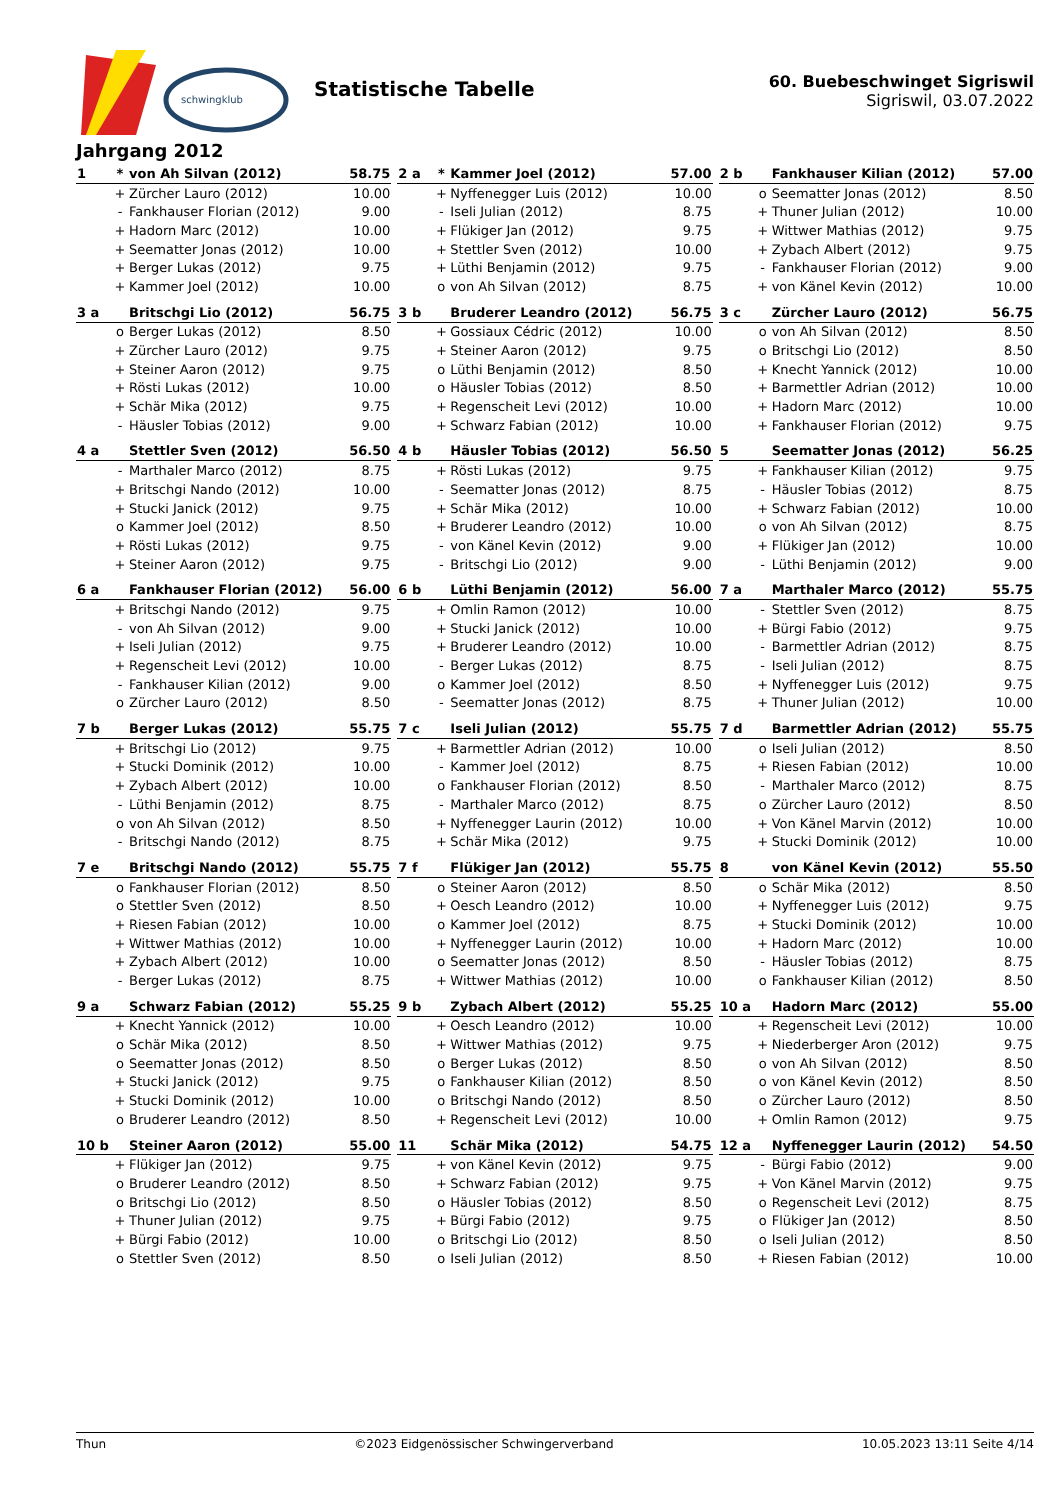schwingklub
Statistische Tabelle
60. Buebeschwinget Sigriswil
Sigriswil, 03.07.2022
Jahrgang 2012
| 1 | * | von Ah Silvan (2012) | 58.75 |
| --- | --- | --- | --- |
| | + | Zürcher Lauro (2012) | 10.00 |
| | - | Fankhauser Florian (2012) | 9.00 |
| | + | Hadorn Marc (2012) | 10.00 |
| | + | Seematter Jonas (2012) | 10.00 |
| | + | Berger Lukas (2012) | 9.75 |
| | + | Kammer Joel (2012) | 10.00 |
| 2 a | * | Kammer Joel (2012) | 57.00 |
| --- | --- | --- | --- |
| | + | Nyffenegger Luis (2012) | 10.00 |
| | - | Iseli Julian (2012) | 8.75 |
| | + | Flükiger Jan (2012) | 9.75 |
| | + | Stettler Sven (2012) | 10.00 |
| | + | Lüthi Benjamin (2012) | 9.75 |
| | o | von Ah Silvan (2012) | 8.75 |
| 2 b | | Fankhauser Kilian (2012) | 57.00 |
| --- | --- | --- | --- |
| | o | Seematter Jonas (2012) | 8.50 |
| | + | Thuner Julian (2012) | 10.00 |
| | + | Wittwer Mathias (2012) | 9.75 |
| | + | Zybach Albert (2012) | 9.75 |
| | - | Fankhauser Florian (2012) | 9.00 |
| | + | von Känel Kevin (2012) | 10.00 |
| 3 a | | Britschgi Lio (2012) | 56.75 |
| --- | --- | --- | --- |
| | o | Berger Lukas (2012) | 8.50 |
| | + | Zürcher Lauro (2012) | 9.75 |
| | + | Steiner Aaron (2012) | 9.75 |
| | + | Rösti Lukas (2012) | 10.00 |
| | + | Schär Mika (2012) | 9.75 |
| | - | Häusler Tobias (2012) | 9.00 |
| 3 b | | Bruderer Leandro (2012) | 56.75 |
| --- | --- | --- | --- |
| | + | Gossiaux Cédric (2012) | 10.00 |
| | + | Steiner Aaron (2012) | 9.75 |
| | o | Lüthi Benjamin (2012) | 8.50 |
| | o | Häusler Tobias (2012) | 8.50 |
| | + | Regenscheit Levi (2012) | 10.00 |
| | + | Schwarz Fabian (2012) | 10.00 |
| 3 c | | Zürcher Lauro (2012) | 56.75 |
| --- | --- | --- | --- |
| | o | von Ah Silvan (2012) | 8.50 |
| | o | Britschgi Lio (2012) | 8.50 |
| | + | Knecht Yannick (2012) | 10.00 |
| | + | Barmettler Adrian (2012) | 10.00 |
| | + | Hadorn Marc (2012) | 10.00 |
| | + | Fankhauser Florian (2012) | 9.75 |
| 4 a | | Stettler Sven (2012) | 56.50 |
| --- | --- | --- | --- |
| | - | Marthaler Marco (2012) | 8.75 |
| | + | Britschgi Nando (2012) | 10.00 |
| | + | Stucki Janick (2012) | 9.75 |
| | o | Kammer Joel (2012) | 8.50 |
| | + | Rösti Lukas (2012) | 9.75 |
| | + | Steiner Aaron (2012) | 9.75 |
| 4 b | | Häusler Tobias (2012) | 56.50 |
| --- | --- | --- | --- |
| | + | Rösti Lukas (2012) | 9.75 |
| | - | Seematter Jonas (2012) | 8.75 |
| | + | Schär Mika (2012) | 10.00 |
| | + | Bruderer Leandro (2012) | 10.00 |
| | - | von Känel Kevin (2012) | 9.00 |
| | - | Britschgi Lio (2012) | 9.00 |
| 5 | | Seematter Jonas (2012) | 56.25 |
| --- | --- | --- | --- |
| | + | Fankhauser Kilian (2012) | 9.75 |
| | - | Häusler Tobias (2012) | 8.75 |
| | + | Schwarz Fabian (2012) | 10.00 |
| | o | von Ah Silvan (2012) | 8.75 |
| | + | Flükiger Jan (2012) | 10.00 |
| | - | Lüthi Benjamin (2012) | 9.00 |
| 6 a | | Fankhauser Florian (2012) | 56.00 |
| --- | --- | --- | --- |
| | + | Britschgi Nando (2012) | 9.75 |
| | - | von Ah Silvan (2012) | 9.00 |
| | + | Iseli Julian (2012) | 9.75 |
| | + | Regenscheit Levi (2012) | 10.00 |
| | - | Fankhauser Kilian (2012) | 9.00 |
| | o | Zürcher Lauro (2012) | 8.50 |
| 6 b | | Lüthi Benjamin (2012) | 56.00 |
| --- | --- | --- | --- |
| | + | Omlin Ramon (2012) | 10.00 |
| | + | Stucki Janick (2012) | 10.00 |
| | + | Bruderer Leandro (2012) | 10.00 |
| | - | Berger Lukas (2012) | 8.75 |
| | o | Kammer Joel (2012) | 8.50 |
| | - | Seematter Jonas (2012) | 8.75 |
| 7 a | | Marthaler Marco (2012) | 55.75 |
| --- | --- | --- | --- |
| | - | Stettler Sven (2012) | 8.75 |
| | + | Bürgi Fabio (2012) | 9.75 |
| | - | Barmettler Adrian (2012) | 8.75 |
| | - | Iseli Julian (2012) | 8.75 |
| | + | Nyffenegger Luis (2012) | 9.75 |
| | + | Thuner Julian (2012) | 10.00 |
| 7 b | | Berger Lukas (2012) | 55.75 |
| --- | --- | --- | --- |
| | + | Britschgi Lio (2012) | 9.75 |
| | + | Stucki Dominik (2012) | 10.00 |
| | + | Zybach Albert (2012) | 10.00 |
| | - | Lüthi Benjamin (2012) | 8.75 |
| | o | von Ah Silvan (2012) | 8.50 |
| | - | Britschgi Nando (2012) | 8.75 |
| 7 c | | Iseli Julian (2012) | 55.75 |
| --- | --- | --- | --- |
| | + | Barmettler Adrian (2012) | 10.00 |
| | - | Kammer Joel (2012) | 8.75 |
| | o | Fankhauser Florian (2012) | 8.50 |
| | - | Marthaler Marco (2012) | 8.75 |
| | + | Nyffenegger Laurin (2012) | 10.00 |
| | + | Schär Mika (2012) | 9.75 |
| 7 d | | Barmettler Adrian (2012) | 55.75 |
| --- | --- | --- | --- |
| | o | Iseli Julian (2012) | 8.50 |
| | + | Riesen Fabian (2012) | 10.00 |
| | - | Marthaler Marco (2012) | 8.75 |
| | o | Zürcher Lauro (2012) | 8.50 |
| | + | Von Känel Marvin (2012) | 10.00 |
| | + | Stucki Dominik (2012) | 10.00 |
| 7 e | | Britschgi Nando (2012) | 55.75 |
| --- | --- | --- | --- |
| | o | Fankhauser Florian (2012) | 8.50 |
| | o | Stettler Sven (2012) | 8.50 |
| | + | Riesen Fabian (2012) | 10.00 |
| | + | Wittwer Mathias (2012) | 10.00 |
| | + | Zybach Albert (2012) | 10.00 |
| | - | Berger Lukas (2012) | 8.75 |
| 7 f | | Flükiger Jan (2012) | 55.75 |
| --- | --- | --- | --- |
| | o | Steiner Aaron (2012) | 8.50 |
| | + | Oesch Leandro (2012) | 10.00 |
| | o | Kammer Joel (2012) | 8.75 |
| | + | Nyffenegger Laurin (2012) | 10.00 |
| | o | Seematter Jonas (2012) | 8.50 |
| | + | Wittwer Mathias (2012) | 10.00 |
| 8 | | von Känel Kevin (2012) | 55.50 |
| --- | --- | --- | --- |
| | o | Schär Mika (2012) | 8.50 |
| | + | Nyffenegger Luis (2012) | 9.75 |
| | + | Stucki Dominik (2012) | 10.00 |
| | + | Hadorn Marc (2012) | 10.00 |
| | - | Häusler Tobias (2012) | 8.75 |
| | o | Fankhauser Kilian (2012) | 8.50 |
| 9 a | | Schwarz Fabian (2012) | 55.25 |
| --- | --- | --- | --- |
| | + | Knecht Yannick (2012) | 10.00 |
| | o | Schär Mika (2012) | 8.50 |
| | o | Seematter Jonas (2012) | 8.50 |
| | + | Stucki Janick (2012) | 9.75 |
| | + | Stucki Dominik (2012) | 10.00 |
| | o | Bruderer Leandro (2012) | 8.50 |
| 9 b | | Zybach Albert (2012) | 55.25 |
| --- | --- | --- | --- |
| | + | Oesch Leandro (2012) | 10.00 |
| | + | Wittwer Mathias (2012) | 9.75 |
| | o | Berger Lukas (2012) | 8.50 |
| | o | Fankhauser Kilian (2012) | 8.50 |
| | o | Britschgi Nando (2012) | 8.50 |
| | + | Regenscheit Levi (2012) | 10.00 |
| 10 a | | Hadorn Marc (2012) | 55.00 |
| --- | --- | --- | --- |
| | + | Regenscheit Levi (2012) | 10.00 |
| | + | Niederberger Aron (2012) | 9.75 |
| | o | von Ah Silvan (2012) | 8.50 |
| | o | von Känel Kevin (2012) | 8.50 |
| | o | Zürcher Lauro (2012) | 8.50 |
| | + | Omlin Ramon (2012) | 9.75 |
| 10 b | | Steiner Aaron (2012) | 55.00 |
| --- | --- | --- | --- |
| | + | Flükiger Jan (2012) | 9.75 |
| | o | Bruderer Leandro (2012) | 8.50 |
| | o | Britschgi Lio (2012) | 8.50 |
| | + | Thuner Julian (2012) | 9.75 |
| | + | Bürgi Fabio (2012) | 10.00 |
| | o | Stettler Sven (2012) | 8.50 |
| 11 | | Schär Mika (2012) | 54.75 |
| --- | --- | --- | --- |
| | + | von Känel Kevin (2012) | 9.75 |
| | + | Schwarz Fabian (2012) | 9.75 |
| | o | Häusler Tobias (2012) | 8.50 |
| | + | Bürgi Fabio (2012) | 9.75 |
| | o | Britschgi Lio (2012) | 8.50 |
| | o | Iseli Julian (2012) | 8.50 |
| 12 a | | Nyffenegger Laurin (2012) | 54.50 |
| --- | --- | --- | --- |
| | - | Bürgi Fabio (2012) | 9.00 |
| | + | Von Känel Marvin (2012) | 9.75 |
| | o | Regenscheit Levi (2012) | 8.75 |
| | o | Flükiger Jan (2012) | 8.50 |
| | o | Iseli Julian (2012) | 8.50 |
| | + | Riesen Fabian (2012) | 10.00 |
Thun ©2023 Eidgenössischer Schwingerverband 10.05.2023 13:11 Seite 4/14